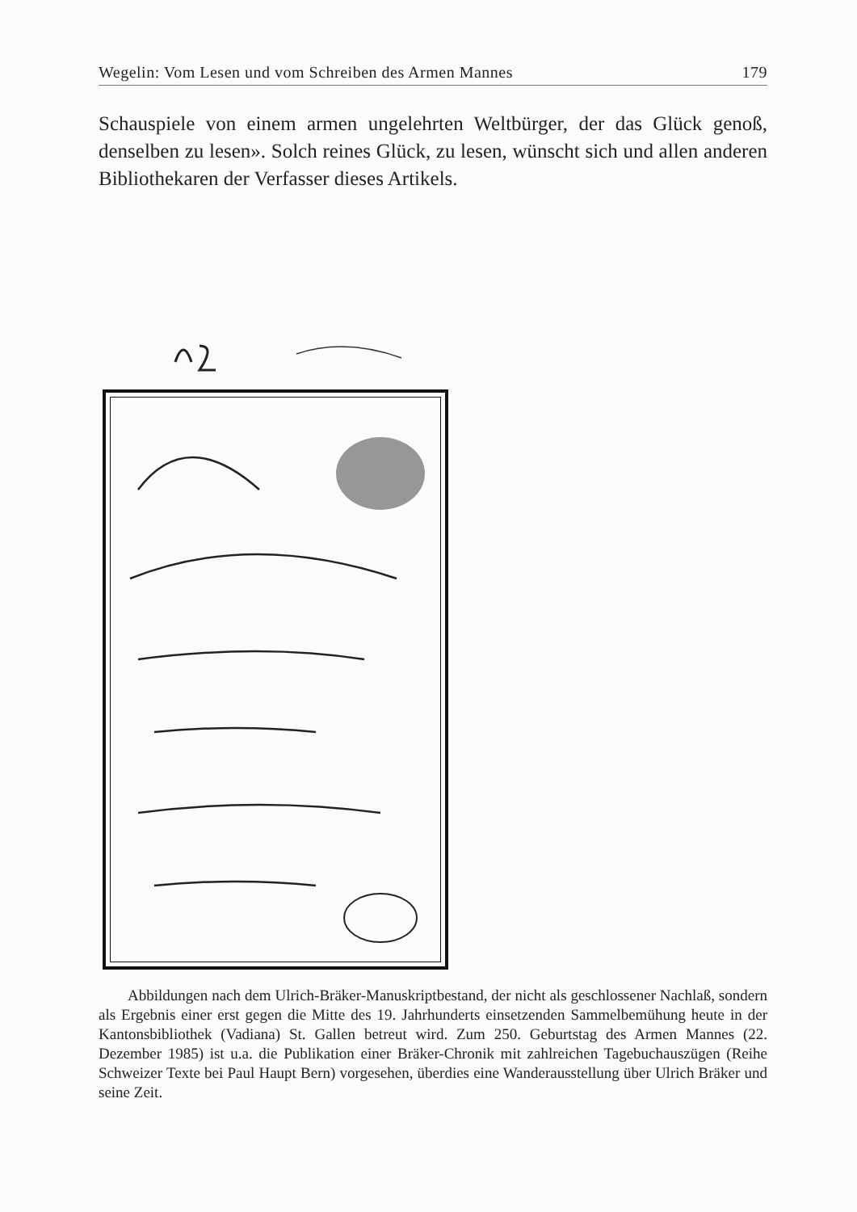Wegelin: Vom Lesen und vom Schreiben des Armen Mannes 179
Schauspiele von einem armen ungelehrten Weltbürger, der das Glück genoß, denselben zu lesen». Solch reines Glück, zu lesen, wünscht sich und allen anderen Bibliothekaren der Verfasser dieses Artikels.
Abbildungen nach dem Ulrich-Bräker-Manuskriptbestand, der nicht als geschlossener Nachlaß, sondern als Ergebnis einer erst gegen die Mitte des 19. Jahrhunderts einsetzenden Sammelbemühung heute in der Kantonsbibliothek (Vadiana) St. Gallen betreut wird. Zum 250. Geburtstag des Armen Mannes (22. Dezember 1985) ist u.a. die Publikation einer Bräker-Chronik mit zahlreichen Tagebuchauszügen (Reihe Schweizer Texte bei Paul Haupt Bern) vorgesehen, überdies eine Wanderausstellung über Ulrich Bräker und seine Zeit.